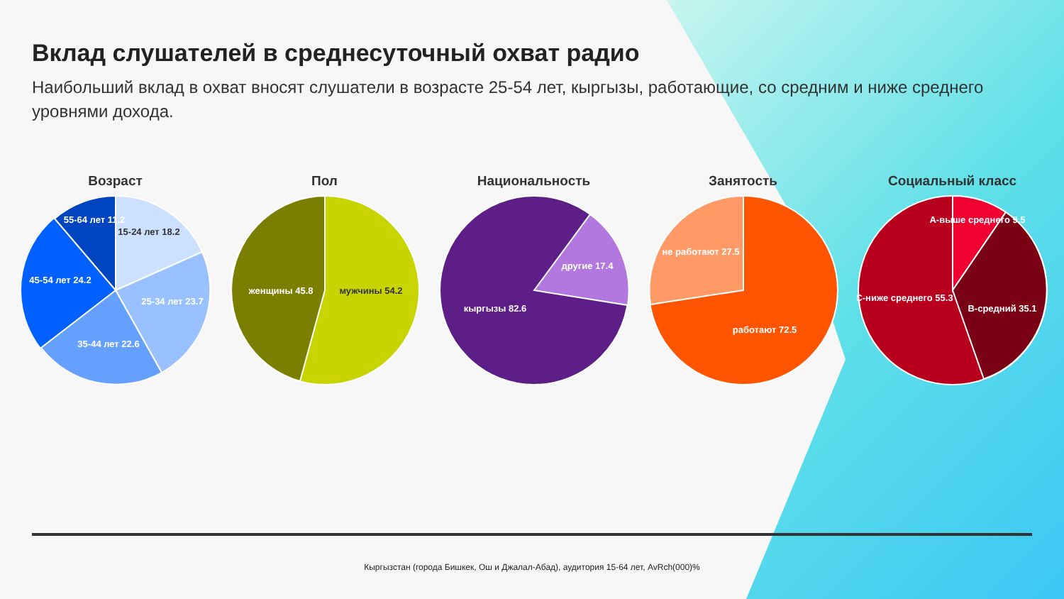Вклад слушателей в среднесуточный охват радио
Наибольший вклад в охват вносят слушатели в возрасте 25-54 лет, кыргызы, работающие, со средним и ниже среднего уровнями дохода.
Возраст
15-24 лет 18.2
25-34 лет 23.7
35-44 лет 22.6
45-54 лет 24.2
55-64 лет 11.2
Пол
женщины 45.8
мужчины 54.2
Национальность
другие 17.4
кыргызы 82.6
Занятость
не работают 27.5
работают 72.5
Социальный класс
А-выше среднего 9.5
В-средний 35.1
С-ниже среднего 55.3
Кыргызстан (города Бишкек, Ош и Джалал-Абад), аудитория 15-64 лет, AvRch(000)%